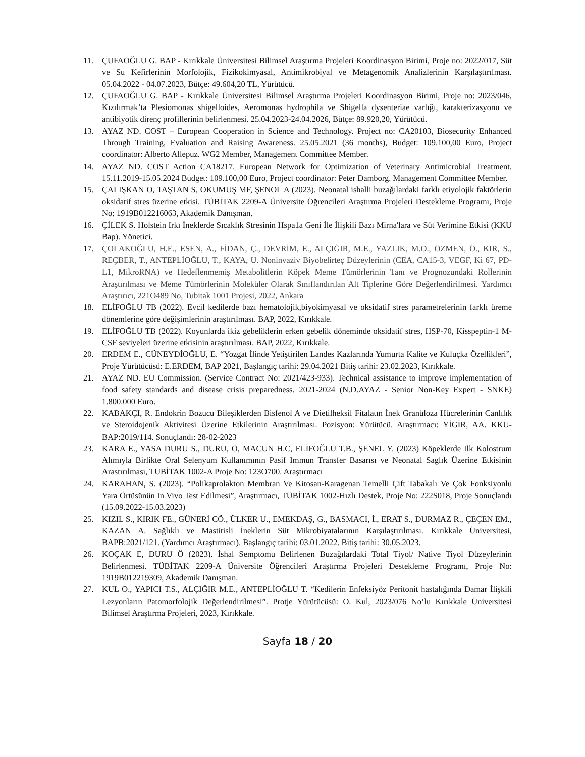11. ÇUFAOĞLU G. BAP - Kırıkkale Üniversitesi Bilimsel Araştırma Projeleri Koordinasyon Birimi, Proje no: 2022/017, Süt ve Su Kefirlerinin Morfolojik, Fizikokimyasal, Antimikrobiyal ve Metagenomik Analizlerinin Karşılaştırılması. 05.04.2022 - 04.07.2023, Bütçe: 49.604,20 TL, Yürütücü.
12. ÇUFAOĞLU G. BAP - Kırıkkale Üniversitesi Bilimsel Araştırma Projeleri Koordinasyon Birimi, Proje no: 2023/046, Kızılırmak’ta Plesiomonas shigelloides, Aeromonas hydrophila ve Shigella dysenteriae varlığı, karakterizasyonu ve antibiyotik direnç profillerinin belirlenmesi. 25.04.2023-24.04.2026, Bütçe: 89.920,20, Yürütücü.
13. AYAZ ND. COST – European Cooperation in Science and Technology. Project no: CA20103, Biosecurity Enhanced Through Training, Evaluation and Raising Awareness. 25.05.2021 (36 months), Budget: 109.100,00 Euro, Project coordinator: Alberto Allepuz. WG2 Member, Management Committee Member.
14. AYAZ ND. COST Action CA18217. European Network for Optimization of Veterinary Antimicrobial Treatment. 15.11.2019-15.05.2024 Budget: 109.100,00 Euro, Project coordinator: Peter Damborg. Management Committee Member.
15. ÇALIŞKAN O, TAŞTAN S, OKUMUŞ MF, ŞENOL A (2023). Neonatal ishalli buzağılardaki farklı etiyolojik faktörlerin oksidatif stres üzerine etkisi. TÜBİTAK 2209-A Üniversite Öğrencileri Araştırma Projeleri Destekleme Programı, Proje No: 1919B012216063, Akademik Danışman.
16. ÇİLEK S. Holstein Irkı İneklerde Sıcaklık Stresinin Hspa1a Geni İle İlişkili Bazı Mirna'lara ve Süt Verimine Etkisi (KKU Bap). Yönetici.
17. ÇOLAKOĞLU, H.E., ESEN, A., FİDAN, Ç., DEVRİM, E., ALÇIĞIR, M.E., YAZLIK, M.O., ÖZMEN, Ö., KIR, S., REÇBER, T., ANTEPLİOĞLU, T., KAYA, U. Noninvaziv Biyobelirteç Düzeylerinin (CEA, CA15-3, VEGF, Ki 67, PD-L1, MikroRNA) ve Hedeflenmemiş Metabolitlerin Köpek Meme Tümörlerinin Tanı ve Prognozundaki Rollerinin Araştırılması ve Meme Tümörlerinin Moleküler Olarak Sınıflandırılan Alt Tiplerine Göre Değerlendirilmesi. Yardımcı Araştırıcı, 221O489 No, Tubitak 1001 Projesi, 2022, Ankara
18. ELİFOĞLU TB (2022). Evcil kedilerde bazı hematolojik,biyokimyasal ve oksidatif stres parametrelerinin farklı üreme dönemlerine göre değişimlerinin araştırılması. BAP, 2022, Kırıkkale.
19. ELİFOĞLU TB (2022). Koyunlarda ikiz gebeliklerin erken gebelik döneminde oksidatif stres, HSP-70, Kisspeptin-1 M-CSF seviyeleri üzerine etkisinin araştırılması. BAP, 2022, Kırıkkale.
20. ERDEM E., CÜNEYDİOĞLU, E. “Yozgat İlinde Yetiştirilen Landes Kazlarında Yumurta Kalite ve Kuluçka Özellikleri”, Proje Yürütücüsü: E.ERDEM, BAP 2021, Başlangıç tarihi: 29.04.2021 Bitiş tarihi: 23.02.2023, Kırıkkale.
21. AYAZ ND. EU Commission. (Service Contract No: 2021/423-933). Technical assistance to improve implementation of food safety standards and disease crisis preparedness. 2021-2024 (N.D.AYAZ - Senior Non-Key Expert - SNKE) 1.800.000 Euro.
22. KABAKÇI, R. Endokrin Bozucu Bileşiklerden Bisfenol A ve Dietilheksil Fitalatın İnek Granüloza Hücrelerinin Canlılık ve Steroidojenik Aktivitesi Üzerine Etkilerinin Araştırılması. Pozisyon: Yürütücü. Araştırmacı: YİGİR, AA. KKU-BAP:2019/114. Sonuçlandı: 28-02-2023
23. KARA E., YASA DURU S., DURU, Ö, MACUN H.C, ELİFOĞLU T.B., ŞENEL Y. (2023) Köpeklerde Ilk Kolostrum Alımıyla Birlikte Oral Selenyum Kullanımının Pasif Immun Transfer Basarısı ve Neonatal Saglık Üzerine Etkisinin Arastırılması, TUBİTAK 1002-A Proje No: 123O700. Araştırmacı
24. KARAHAN, S. (2023). “Polikaprolakton Membran Ve Kitosan-Karagenan Temelli Çift Tabakalı Ve Çok Fonksiyonlu Yara Örtüsünün In Vivo Test Edilmesi”, Araştırmacı, TÜBİTAK 1002-Hızlı Destek, Proje No: 222S018, Proje Sonuçlandı (15.09.2022-15.03.2023)
25. KIZIL S., KIRIK FE., GÜNERİ CÖ., ÜLKER U., EMEKDAŞ, G., BASMACI, İ., ERAT S., DURMAZ R., ÇEÇEN EM., KAZAN A. Sağlıklı ve Mastitisli İneklerin Süt Mikrobiyatalarının Karşılaştırılması. Kırıkkale Üniversitesi, BAPB:2021/121. (Yardımcı Araştırmacı). Başlangıç tarihi: 03.01.2022. Bitiş tarihi: 30.05.2023.
26. KOÇAK E, DURU Ö (2023). İshal Semptomu Belirlenen Buzağılardaki Total Tiyol/ Native Tiyol Düzeylerinin Belirlenmesi. TÜBİTAK 2209-A Üniversite Öğrencileri Araştırma Projeleri Destekleme Programı, Proje No: 1919B012219309, Akademik Danışman.
27. KUL O., YAPICI T.S., ALÇIĞIR M.E., ANTEPLİOĞLU T. “Kedilerin Enfeksiyöz Peritonit hastalığında Damar İlişkili Lezyonların Patomorfolojik Değerlendirilmesi”. Protje Yürütücüsü: O. Kul, 2023/076 No’lu Kırıkkale Üniversitesi Bilimsel Araştırma Projeleri, 2023, Kırıkkale.
Sayfa 18 / 20